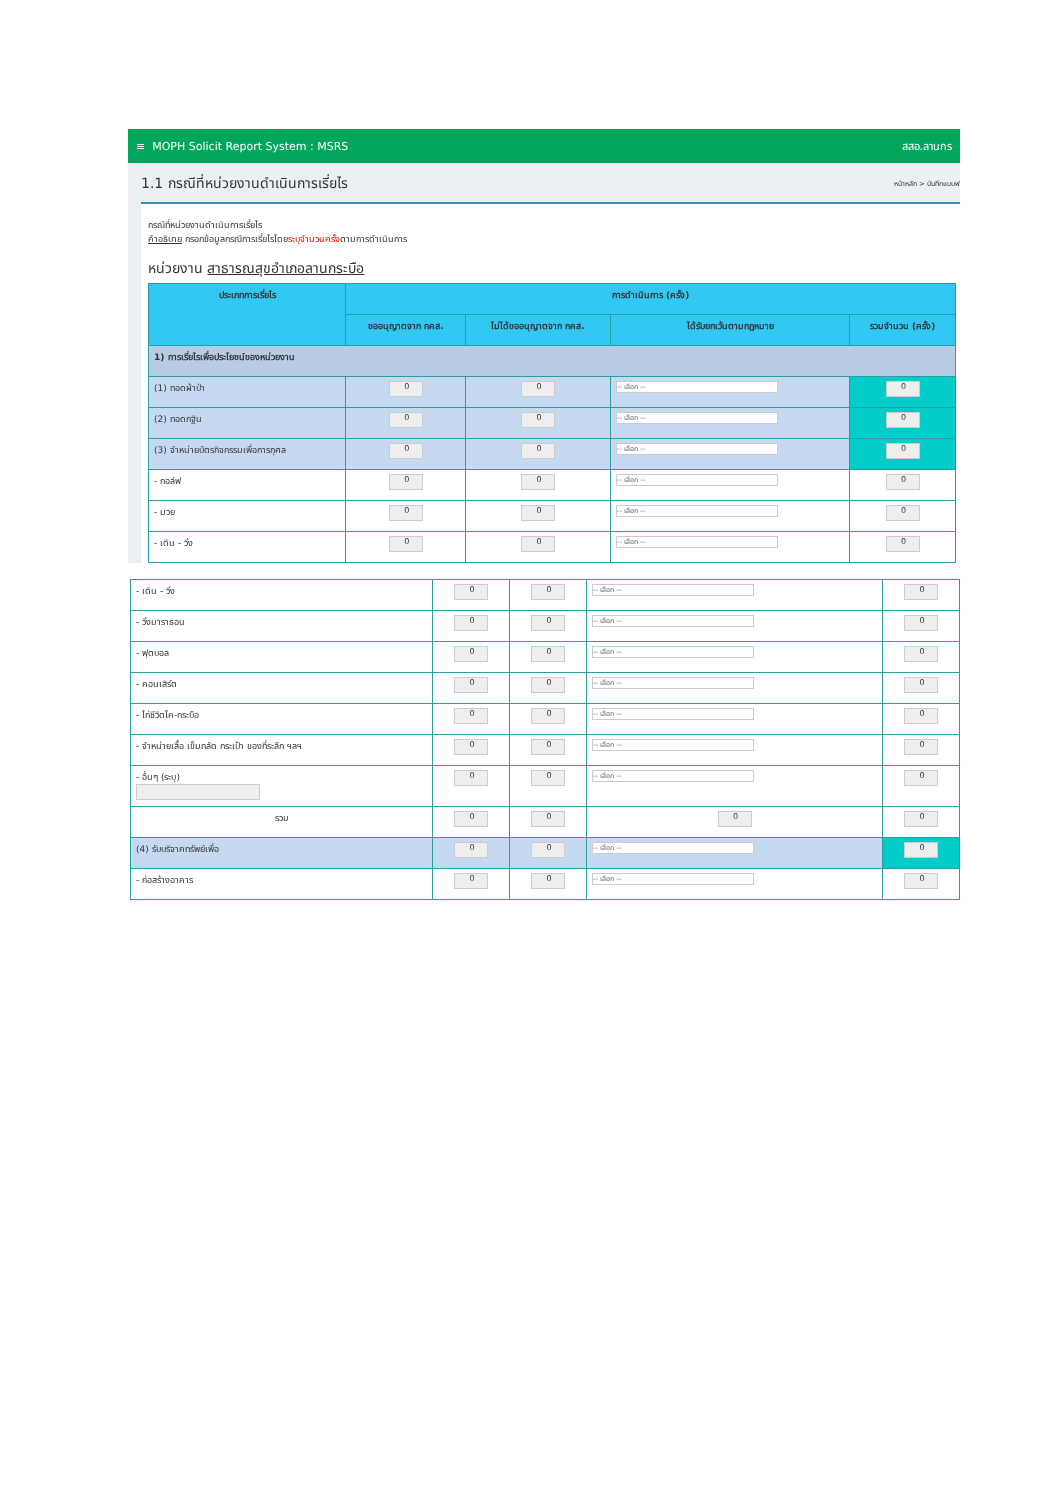≡ MOPH Solicit Report System : MSRS สสอ.ลานกร
1.1 กรณีที่หน่วยงานดำเนินการเรี่ยไร หน้าหลัก > บันทึกแบบฟ
กรณีที่หน่วยงานดำเนินการเรี่ยไร
คำอธิบาย กรอกข้อมูลกรณีการเรี่ยไรโดยระบุจำนวนครั้งตามการดำเนินการ
หน่วยงาน สาธารณสุขอำเภอลานกระบือ
| ประเภทการเรี่ยไร | การดำเนินการ (ครั้ง) | | | |
| --- | --- | --- | --- | --- |
| | ขออนุญาตจาก กคส. | ไม่ได้ขออนุญาตจาก กคส. | ได้รับยกเว้นตามกฎหมาย | รวมจำนวน (ครั้ง) |
| 1) การเรี่ยไรเพื่อประโยชน์ของหน่วยงาน | | | | |
| (1) ทอดผ้าป่า | 0 | 0 | -- เลือก -- | 0 |
| (2) ทอดกฐิน | 0 | 0 | -- เลือก -- | 0 |
| (3) จำหน่ายบัตรกิจกรรมเพื่อการกุศล | 0 | 0 | -- เลือก -- | 0 |
| - กอล์ฟ | 0 | 0 | -- เลือก -- | 0 |
| - มวย | 0 | 0 | -- เลือก -- | 0 |
| - เดิน - วิ่ง | 0 | 0 | -- เลือก -- | 0 |
| - เดิน - วิ่ง | 0 | 0 | -- เลือก -- | 0 |
| - วิ่งมาราธอน | 0 | 0 | -- เลือก -- | 0 |
| - ฟุตบอล | 0 | 0 | -- เลือก -- | 0 |
| - คอนเสิร์ต | 0 | 0 | -- เลือก -- | 0 |
| - ไก่ชีวิตโค-กระบือ | 0 | 0 | -- เลือก -- | 0 |
| - จำหน่ายเสื้อ เข็มกลัด กระเป๋า ของที่ระลึก ฯลฯ | 0 | 0 | -- เลือก -- | 0 |
| - อื่นๆ (ระบุ) | 0 | 0 | -- เลือก -- | 0 |
| รวม | 0 | 0 | 0 | 0 |
| (4) รับบริจาคทรัพย์เพื่อ | 0 | 0 | -- เลือก -- | 0 |
| - ก่อสร้างอาคาร | 0 | 0 | -- เลือก -- | 0 |